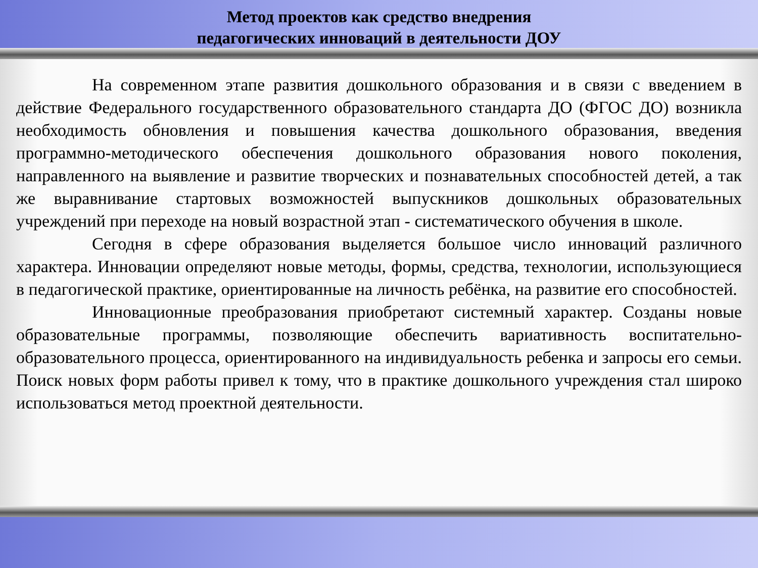Метод проектов как средство внедрения
педагогических инноваций в деятельности ДОУ
На современном этапе развития дошкольного образования и в связи с введением в действие Федерального государственного образовательного стандарта ДО (ФГОС ДО) возникла необходимость обновления и повышения качества дошкольного образования, введения программно-методического обеспечения дошкольного образования нового поколения, направленного на выявление и развитие творческих и познавательных способностей детей, а так же выравнивание стартовых возможностей выпускников дошкольных образовательных учреждений при переходе на новый возрастной этап - систематического обучения в школе.
Сегодня в сфере образования выделяется большое число инноваций различного характера. Инновации определяют новые методы, формы, средства, технологии, использующиеся в педагогической практике, ориентированные на личность ребёнка, на развитие его способностей.
Инновационные преобразования приобретают системный характер. Созданы новые образовательные программы, позволяющие обеспечить вариативность воспитательно-образовательного процесса, ориентированного на индивидуальность ребенка и запросы его семьи. Поиск новых форм работы привел к тому, что в практике дошкольного учреждения стал широко использоваться метод проектной деятельности.